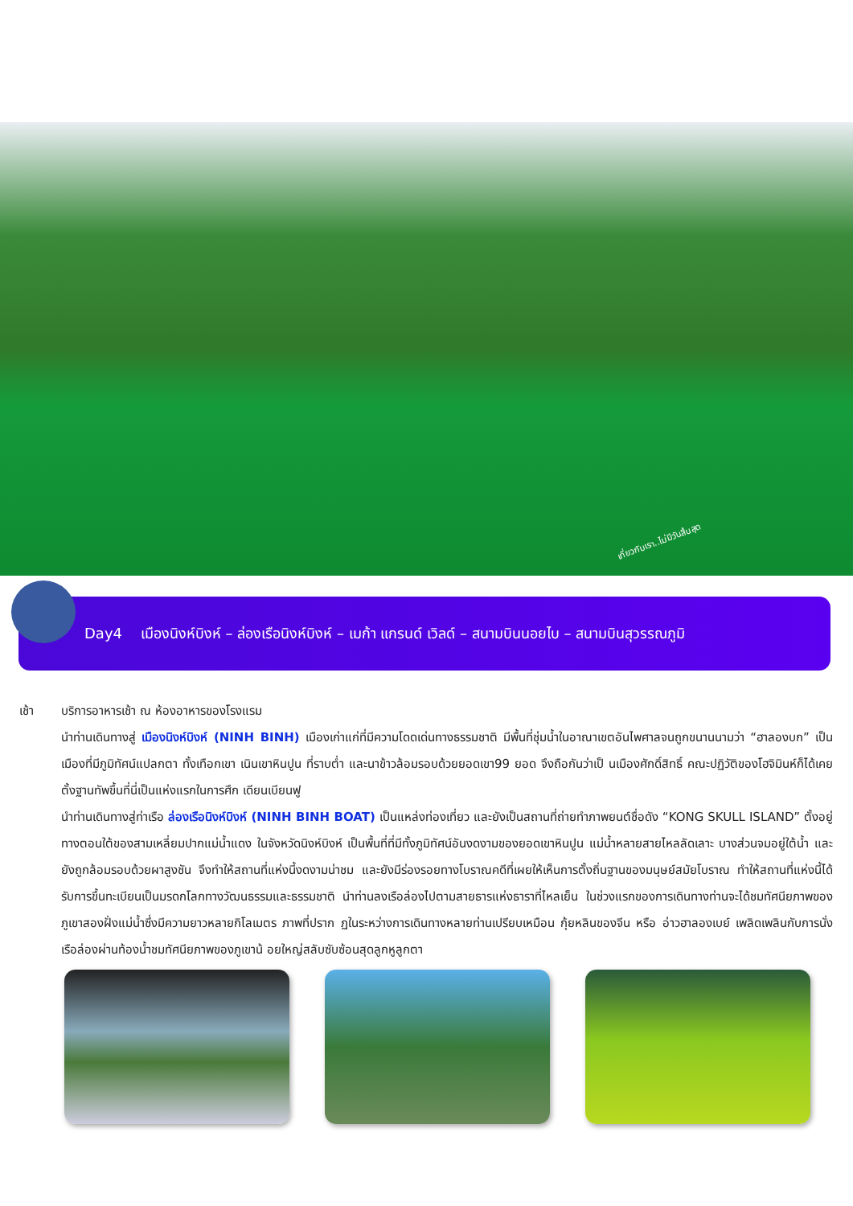เที่ยวกับเรา..ไม่มีวันสิ้นสุด
Day4 เมืองนิงห์บิงห์ – ล่องเรือนิงห์บิงห์ – เมก้า แกรนด์ เวิลด์ – สนามบินนอยไบ – สนามบินสุวรรณภูมิ
เช้า บริการอาหารเช้า ณ ห้องอาหารของโรงแรม
นำท่านเดินทางสู่ เมืองนิงห์บิงห์ (NINH BINH) เมืองเก่าแก่ที่มีความโดดเด่นทางธรรมชาติ มีพื้นที่ชุ่มน้ำในอาณาเขตอันไพศาลจนถูกขนานนามว่า “ฮาลองบก” เป็นเมืองที่มีภูมิทัศน์แปลกตา ทั้งเทือกเขา เนินเขาหินปูน ที่ราบต่ำ และนาข้าวล้อมรอบด้วยยอดเขา99 ยอด จึงถือกันว่าเป็ นเมืองศักดิ์สิทธิ์ คณะปฏิวัติของโฮจิมินห์ก็ได้เคยตั้งฐานทัพขึ้นที่นี่เป็นแห่งแรกในการศึก เดียนเบียนฟู
นำท่านเดินทางสู่ท่าเรือ ล่องเรือนิงห์บิงห์ (NINH BINH BOAT) เป็นแหล่งท่องเที่ยว และยังเป็นสถานที่ถ่ายทำภาพยนต์ชื่อดัง “KONG SKULL ISLAND” ตั้งอยู่ทางตอนใต้ของสามเหลี่ยมปากแม่น้ำแดง ในจังหวัดนิงห์บิงห์ เป็นพื้นที่ที่มีทั้งภูมิทัศน์อันงดงามของยอดเขาหินปูน แม่น้ำหลายสายไหลลัดเลาะ บางส่วนจมอยู่ใต้น้ำ และยังถูกล้อมรอบด้วยผาสูงชัน จึงทำให้สถานที่แห่งนี้งดงามน่าชม และยังมีร่องรอยทางโบราณคดีที่เผยให้เห็นการตั้งถิ่นฐานของมนุษย์สมัยโบราณ ทำให้สถานที่แห่งนี้ได้รับการขึ้นทะเบียนเป็นมรดกโลกทางวัฒนธรรมและธรรมชาติ นำท่านลงเรือล่องไปตามสายธารแห่งธาราที่ไหลเย็น ในช่วงแรกของการเดินทางท่านจะได้ชมทัศนียภาพของภูเขาสองฝั่งแม่น้ำซึ่งมีความยาวหลายกิโลเมตร ภาพที่ปราก ฏในระหว่างการเดินทางหลายท่านเปรียบเหมือน กุ้ยหลินของจีน หรือ อ่าวฮาลองเบย์ เพลิดเพลินกับการนั่งเรือล่องผ่านท้องน้ำชมทัศนียภาพของภูเขาน้ อยใหญ่สลับซับซ้อนสุดลูกหูลูกตา